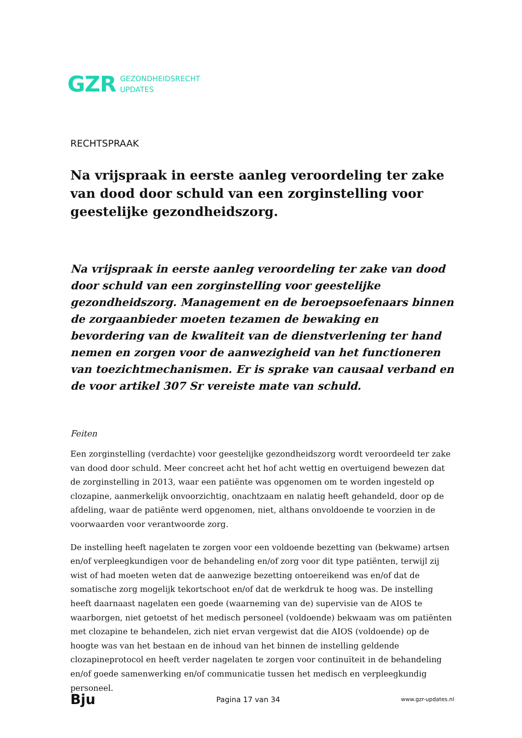GZR GEZONDHEIDSRECHT
UPDATES
RECHTSPRAAK
Na vrijspraak in eerste aanleg veroordeling ter zake van dood door schuld van een zorginstelling voor geestelijke gezondheidszorg.
Na vrijspraak in eerste aanleg veroordeling ter zake van dood door schuld van een zorginstelling voor geestelijke gezondheidszorg. Management en de beroepsoefenaars binnen de zorgaanbieder moeten tezamen de bewaking en bevordering van de kwaliteit van de dienstverlening ter hand nemen en zorgen voor de aanwezigheid van het functioneren van toezichtmechanismen. Er is sprake van causaal verband en de voor artikel 307 Sr vereiste mate van schuld.
Feiten
Een zorginstelling (verdachte) voor geestelijke gezondheidszorg wordt veroordeeld ter zake van dood door schuld. Meer concreet acht het hof acht wettig en overtuigend bewezen dat de zorginstelling in 2013, waar een patiënte was opgenomen om te worden ingesteld op clozapine, aanmerkelijk onvoorzichtig, onachtzaam en nalatig heeft gehandeld, door op de afdeling, waar de patiënte werd opgenomen, niet, althans onvoldoende te voorzien in de voorwaarden voor verantwoorde zorg.
De instelling heeft nagelaten te zorgen voor een voldoende bezetting van (bekwame) artsen en/of verpleegkundigen voor de behandeling en/of zorg voor dit type patiënten, terwijl zij wist of had moeten weten dat de aanwezige bezetting ontoereikend was en/of dat de somatische zorg mogelijk tekortschoot en/of dat de werkdruk te hoog was. De instelling heeft daarnaast nagelaten een goede (waarneming van de) supervisie van de AIOS te waarborgen, niet getoetst of het medisch personeel (voldoende) bekwaam was om patiënten met clozapine te behandelen, zich niet ervan vergewist dat die AIOS (voldoende) op de hoogte was van het bestaan en de inhoud van het binnen de instelling geldende clozapineprotocol en heeft verder nagelaten te zorgen voor continuïteit in de behandeling en/of goede samenwerking en/of communicatie tussen het medisch en verpleegkundig personeel.
Bju Pagina 17 van 34 www.gzr-updates.nl